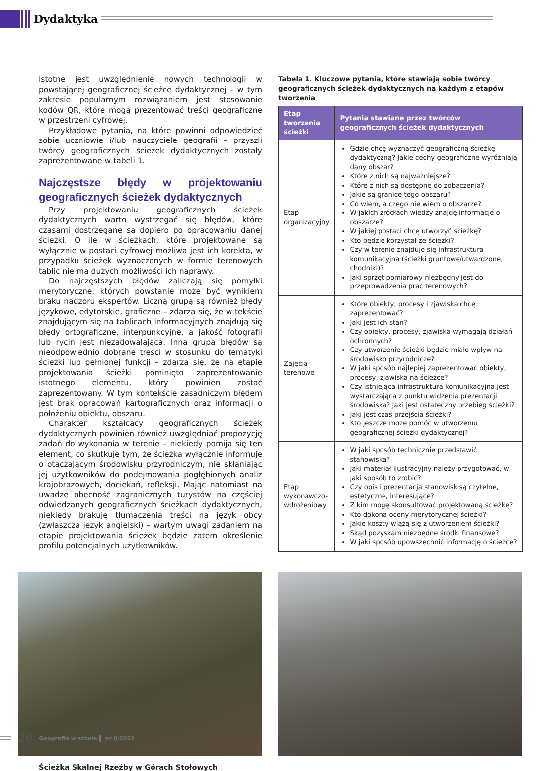Dydaktyka
istotne jest uwzględnienie nowych technologii w powstającej geograficznej ścieżce dydaktycznej – w tym zakresie popularnym rozwiązaniem jest stosowanie kodów QR, które mogą prezentować treści geograficzne w przestrzeni cyfrowej.
Przykładowe pytania, na które powinni odpowiedzieć sobie uczniowie i/lub nauczyciele geografii – przyszli twórcy geograficznych ścieżek dydaktycznych zostały zaprezentowane w tabeli 1.
Najczęstsze błędy w projektowaniu geograficznych ścieżek dydaktycznych
Przy projektowaniu geograficznych ścieżek dydaktycznych warto wystrzegać się błędów, które czasami dostrzegane są dopiero po opracowaniu danej ścieżki. O ile w ścieżkach, które projektowane są wyłącznie w postaci cyfrowej możliwa jest ich korekta, w przypadku ścieżek wyznaczonych w formie terenowych tablic nie ma dużych możliwości ich naprawy.
Do najczęstszych błędów zaliczają się pomyłki merytoryczne, których powstanie może być wynikiem braku nadzoru ekspertów. Liczną grupą są również błędy językowe, edytorskie, graficzne – zdarza się, że w tekście znajdującym się na tablicach informacyjnych znajdują się błędy ortograficzne, interpunkcyjne, a jakość fotografii lub rycin jest niezadowalająca. Inną grupą błędów są nieodpowiednio dobrane treści w stosunku do tematyki ścieżki lub pełnionej funkcji – zdarza się, że na etapie projektowania ścieżki pominięto zaprezentowanie istotnego elementu, który powinien zostać zaprezentowany. W tym kontekście zasadniczym błędem jest brak opracowań kartograficznych oraz informacji o położeniu obiektu, obszaru.
Charakter kształcący geograficznych ścieżek dydaktycznych powinien również uwzględniać propozycję zadań do wykonania w terenie – niekiedy pomija się ten element, co skutkuje tym, że ścieżka wyłącznie informuje o otaczającym środowisku przyrodniczym, nie skłaniając jej użytkowników do podejmowania pogłębionych analiz krajobrazowych, dociekań, refleksji. Mając natomiast na uwadze obecność zagranicznych turystów na częściej odwiedzanych geograficznych ścieżkach dydaktycznych, niekiedy brakuje tłumaczenia treści na język obcy (zwłaszcza język angielski) – wartym uwagi zadaniem na etapie projektowania ścieżek będzie zatem określenie profilu potencjalnych użytkowników.
Tabela 1. Kluczowe pytania, które stawiają sobie twórcy geograficznych ścieżek dydaktycznych na każdym z etapów tworzenia
| Etap tworzenia ścieżki | Pytania stawiane przez twórców geograficznych ścieżek dydaktycznych |
| --- | --- |
| Etap organizacyjny | Gdzie chcę wyznaczyć geograficzną ścieżkę dydaktyczną? Jakie cechy geograficzne wyróżniają dany obszar? Które z nich są najważniejsze? Które z nich są dostępne do zobaczenia? Jakie są granice tego obszaru? Co wiem, a czego nie wiem o obszarze? W jakich źródłach wiedzy znajdę informacje o obszarze? W jakiej postaci chcę utworzyć ścieżkę? Kto będzie korzystał ze ścieżki? Czy w terenie znajduje się infrastruktura komunikacyjna (ścieżki gruntowe/utwardzone, chodniki)? Jaki sprzęt pomiarowy niezbędny jest do przeprowadzenia prac terenowych? |
| Zajęcia terenowe | Które obiekty, procesy i zjawiska chcę zaprezentować? Jaki jest ich stan? Czy obiekty, procesy, zjawiska wymagają działań ochronnych? Czy utworzenie ścieżki będzie miało wpływ na środowisko przyrodnicze? W jaki sposób najlepiej zaprezentować obiekty, procesy, zjawiska na ścieżce? Czy istniejąca infrastruktura komunikacyjna jest wystarczająca z punktu widzenia prezentacji środowiska? Jaki jest ostateczny przebieg ścieżki? Jaki jest czas przejścia ścieżki? Kto jeszcze może pomóc w utworzeniu geograficznej ścieżki dydaktycznej? |
| Etap wykonawczo-wdrożeniowy | W jaki sposób technicznie przedstawić stanowiska? Jaki materiał ilustracyjny należy przygotować, w jaki sposób to zrobić? Czy opis i prezentacja stanowisk są czytelne, estetyczne, interesujące? Z kim mogę skonsultować projektowaną ścieżkę? Kto dokona oceny merytorycznej ścieżki? Jakie koszty wiążą się z utworzeniem ścieżki? Skąd pozyskam niezbędne środki finansowe? W jaki sposób upowszechnić informację o ścieżce? |
Ścieżka Skalnej Rzeźby w Górach Stołowych
26 Geografia w szkole ▌ nr 6/2022